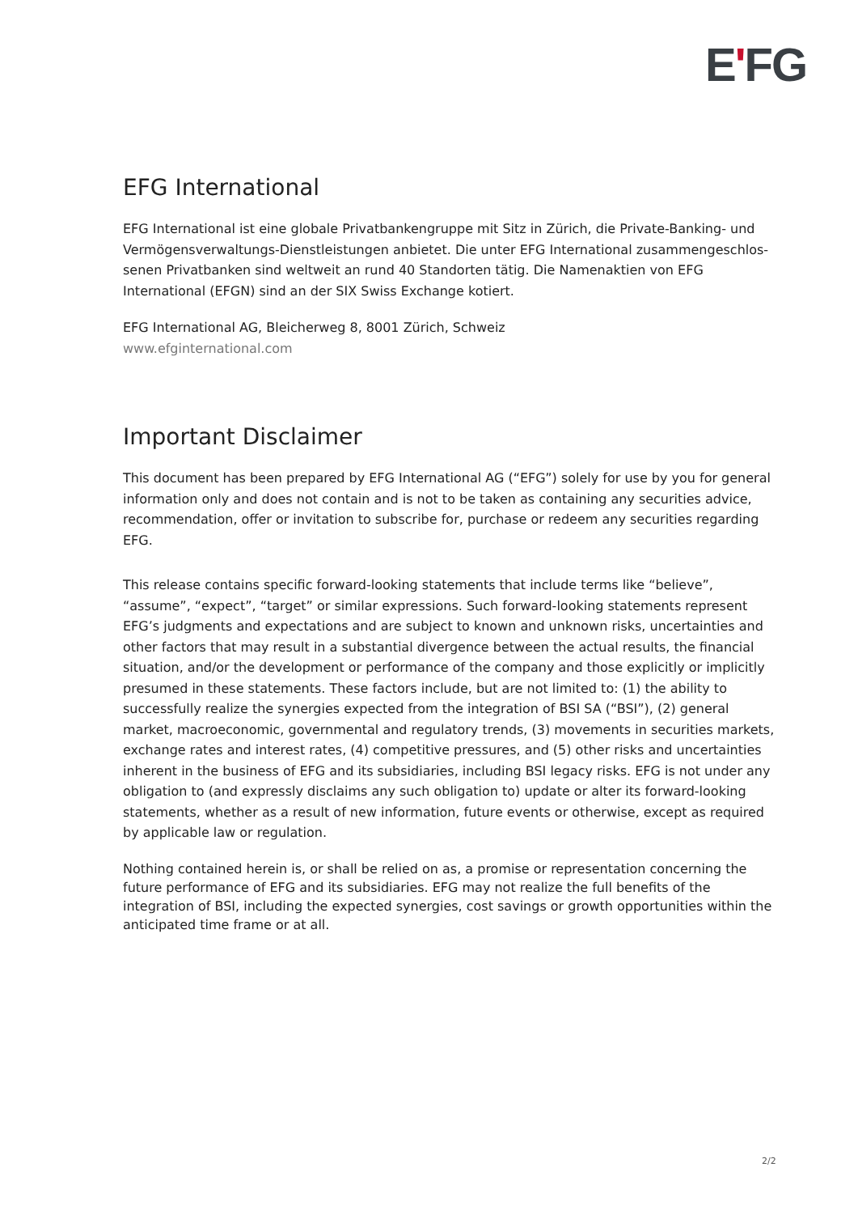E'FG
EFG International
EFG International ist eine globale Privatbankengruppe mit Sitz in Zürich, die Private-Banking- und Vermögensverwaltungs-Dienstleistungen anbietet. Die unter EFG International zusammengeschlos-senen Privatbanken sind weltweit an rund 40 Standorten tätig. Die Namenaktien von EFG International (EFGN) sind an der SIX Swiss Exchange kotiert.
EFG International AG, Bleicherweg 8, 8001 Zürich, Schweiz
www.efginternational.com
Important Disclaimer
This document has been prepared by EFG International AG (“EFG”) solely for use by you for general information only and does not contain and is not to be taken as containing any securities advice, recommendation, offer or invitation to subscribe for, purchase or redeem any securities regarding EFG.
This release contains specific forward-looking statements that include terms like “believe”, “assume”, “expect”, “target” or similar expressions. Such forward-looking statements represent EFG’s judgments and expectations and are subject to known and unknown risks, uncertainties and other factors that may result in a substantial divergence between the actual results, the financial situation, and/or the development or performance of the company and those explicitly or implicitly presumed in these statements. These factors include, but are not limited to: (1) the ability to successfully realize the synergies expected from the integration of BSI SA (“BSI”), (2) general market, macroeconomic, governmental and regulatory trends, (3) movements in securities markets, exchange rates and interest rates, (4) competitive pressures, and (5) other risks and uncertainties inherent in the business of EFG and its subsidiaries, including BSI legacy risks. EFG is not under any obligation to (and expressly disclaims any such obligation to) update or alter its forward-looking statements, whether as a result of new information, future events or otherwise, except as required by applicable law or regulation.
Nothing contained herein is, or shall be relied on as, a promise or representation concerning the future performance of EFG and its subsidiaries. EFG may not realize the full benefits of the integration of BSI, including the expected synergies, cost savings or growth opportunities within the anticipated time frame or at all.
2/2